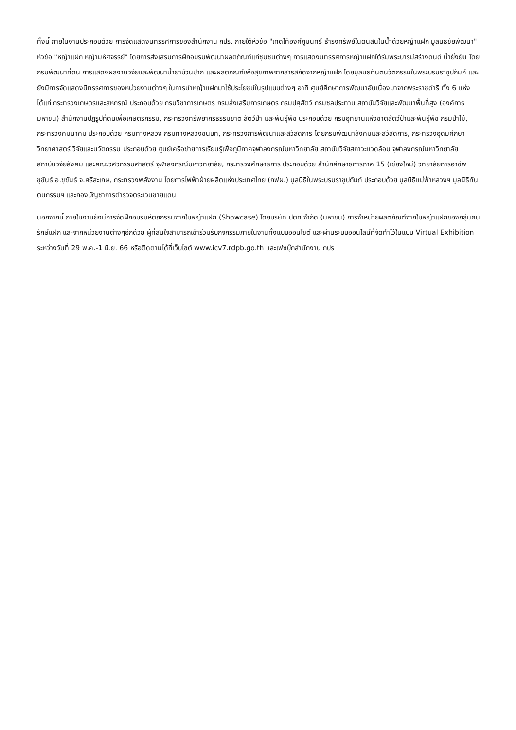ทั้งนี้ ภายในงานประกอบด้วย การจัดแสดงนิทรรศการของสำนักงาน กปร. ภายใต้หัวข้อ "เทิดไท้องค์ภูมินทร์ ธำรงทรัพย์ในดินสินในน้ำด้วยหญ้าแฝก มูลนิธิชัยพัฒนา" หัวข้อ "หญ้าแฝก หญ้ามหัศจรรย์" โดยการส่งเสริมการฝึกอบรมพัฒนาผลิตภัณฑ์แก่ชุมชนต่างๆ การแสดงนิทรรศการหญ้าแฝกใต้ร่มพระบารมีสร้างดินดี น้ำยั่งยืน โดยกรมพัฒนาที่ดิน การแสดงผลงานวิจัยและพัฒนาน้ำยาบ้วนปาก และผลิตภัณฑ์เพื่อสุขภาพจากสารสกัดจากหญ้าแฝก โดยมูลนิธิทันตนวัตกรรมในพระบรมราชูปถัมภ์ และยังมีการจัดแสดงนิทรรศการของหน่วยงานต่างๆ ในการนำหญ้าแฝกมาใช้ประโยชน์ในรูปแบบต่างๆ อาทิ ศูนย์ศึกษาการพัฒนาอันเนื่องมาจากพระราชดำริ ทั้ง 6 แห่ง ได้แก่ กระทรวงเกษตรและสหกรณ์ ประกอบด้วย กรมวิชาการเกษตร กรมส่งเสริมการเกษตร กรมปศุสัตว์ กรมชลประทาน สถาบันวิจัยและพัฒนาพื้นที่สูง (องค์การมหาชน) สำนักงานปฏิรูปที่ดินเพื่อเกษตรกรรม, กระทรวงทรัพยากรธรรมชาติ สัตว์ป่า และพันธุ์พืช ประกอบด้วย กรมอุทยานแห่งชาติสัตว์ป่าและพันธุ์พืช กรมป่าไม้, กระทรวงคมนาคม ประกอบด้วย กรมทางหลวง กรมทางหลวงชนบท, กระทรวงการพัฒนาและสวัสดิการ โดยกรมพัฒนาสังคมและสวัสดิการ, กระทรวงอุดมศึกษา วิทยาศาสตร์ วิจัยและนวัตกรรม ประกอบด้วย ศูนย์เครือข่ายการเรียนรู้เพื่อภูมิภาคจุฬาลงกรณ์มหาวิทยาลัย สถาบันวิจัยสภาวะแวดล้อม จุฬาลงกรณ์มหาวิทยาลัย สถาบันวิจัยสังคม และคณะวิศวกรรมศาสตร์ จุฬาลงกรณ์มหาวิทยาลัย, กระทรวงศึกษาธิการ ประกอบด้วย สำนักศึกษาธิการภาค 15 (เชียงใหม่) วิทยาลัยการอาชีพขุขันธ์ อ.ขุขันธ์ จ.ศรีสะเกษ, กระทรวงพลังงาน โดยการไฟฟ้าฝ่ายผลิตแห่งประเทศไทย (กฟผ.) มูลนิธิในพระบรมราชูปถัมภ์ ประกอบด้วย มูลนิธิแม่ฟ้าหลวงฯ มูลนิธิทันตนกรรมฯ และกองบัญชาการตำรวจตระเวนชายแดน
นอกจากนี้ ภายในงานยังมีการจัดฝึกอบรมหัตถกรรมจากใบหญ้าแฝก (Showcase) โดยบริษัท ปตท.จำกัด (มหาชน) การจำหน่ายผลิตภัณฑ์จากใบหญ้าแฝกของกลุ่มคนรักษ์แฝก และจากหน่วยงานต่างๆอีกด้วย ผู้ที่สนใจสามารถเข้าร่วมรับกิจกรรมภายในงานทั้งแบบออนไซต์ และผ่านระบบออนไลน์ที่จัดทำไว้ในแบบ Virtual Exhibition ระหว่างวันที่ 29 พ.ค.-1 มิ.ย. 66 หรือติดตามได้ที่เว็บไซต์ www.icv7.rdpb.go.th และเฟซบุ๊กสำนักงาน กปร